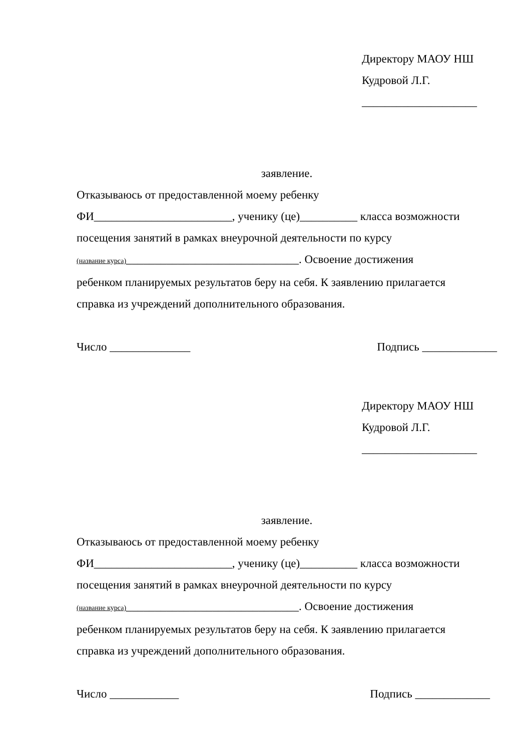Директору МАОУ НШ
Кудровой Л.Г.
____________________
заявление.
Отказываюсь от предоставленной моему ребенку
ФИ________________________, ученику (це)__________ класса возможности
посещения занятий в рамках внеурочной деятельности по курсу
(название курса)______________________________. Освоение достижения
ребенком планируемых результатов беру на себя. К заявлению прилагается
справка из учреждений дополнительного образования.
Число ______________ Подпись _____________
Директору МАОУ НШ
Кудровой Л.Г.
____________________
заявление.
Отказываюсь от предоставленной моему ребенку
ФИ________________________, ученику (це)__________ класса возможности
посещения занятий в рамках внеурочной деятельности по курсу
(название курса)______________________________. Освоение достижения
ребенком планируемых результатов беру на себя. К заявлению прилагается
справка из учреждений дополнительного образования.
Число ____________ Подпись _____________